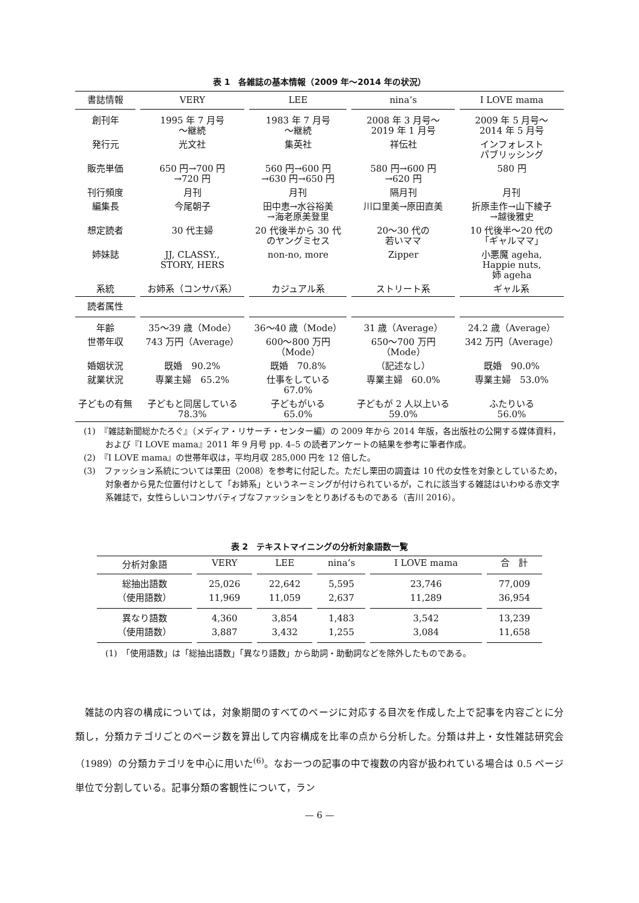表 1　各雑誌の基本情報（2009 年～2014 年の状況）
| 書誌情報 | VERY | LEE | nina’s | I LOVE mama |
| --- | --- | --- | --- | --- |
| 創刊年 | 1995 年 7 月号 ～継続 | 1983 年 7 月号 ～継続 | 2008 年 3 月号～ 2019 年 1 月号 | 2009 年 5 月号～ 2014 年 5 月号 |
| 発行元 | 光文社 | 集英社 | 祥伝社 | インフォレスト パブリッシング |
| 販売単価 | 650 円→700 円 →720 円 | 560 円→600 円 →630 円→650 円 | 580 円→600 円 →620 円 | 580 円 |
| 刊行頻度 | 月刊 | 月刊 | 隔月刊 | 月刊 |
| 編集長 | 今尾朝子 | 田中恵→水谷裕美 →海老原美登里 | 川口里美→原田直美 | 折原圭作→山下綾子 →越後雅史 |
| 想定読者 | 30 代主婦 | 20 代後半から 30 代 のヤングミセス | 20～30 代の 若いママ | 10 代後半～20 代の 「ギャルママ」 |
| 姉妹誌 | JJ, CLASSY., STORY, HERS | non-no, more | Zipper | 小悪魔 ageha, Happie nuts, 姉 ageha |
| 系統 | お姉系（コンサバ系） | カジュアル系 | ストリート系 | ギャル系 |
| 読者属性 | | | | |
| 年齢 | 35～39 歳（Mode） | 36～40 歳（Mode） | 31 歳（Average） | 24.2 歳（Average） |
| 世帯年収 | 743 万円（Average） | 600～800 万円 （Mode） | 650～700 万円 （Mode） | 342 万円（Average） |
| 婚姻状況 | 既婚 90.2% | 既婚 70.8% | （記述なし） | 既婚 90.0% |
| 就業状況 | 専業主婦 65.2% | 仕事をしている 67.0% | 専業主婦 60.0% | 専業主婦 53.0% |
| 子どもの有無 | 子どもと同居している 78.3% | 子どもがいる 65.0% | 子どもが 2 人以上いる 59.0% | ふたりいる 56.0% |
(1)　『雑誌新聞総かたろぐ』（メディア・リサーチ・センター編）の 2009 年から 2014 年版，各出版社の公開する媒体資料，および『I LOVE mama』2011 年 9 月号 pp. 4–5 の読者アンケートの結果を参考に筆者作成。
(2)　『I LOVE mama』の世帯年収は，平均月収 285,000 円を 12 倍した。
(3)　ファッション系統については栗田（2008）を参考に付記した。ただし栗田の調査は 10 代の女性を対象としているため，対象者から見た位置付けとして「お姉系」というネーミングが付けられているが，これに該当する雑誌はいわゆる赤文字系雑誌で，女性らしいコンサバティブなファッションをとりあげるものである（吉川 2016）。
表 2　テキストマイニングの分析対象語数一覧
| 分析対象語 | VERY | LEE | nina’s | I LOVE mama | 合 計 |
| 総抽出語数 | 25,026 | 22,642 | 5,595 | 23,746 | 77,009 |
| （使用語数） | 11,969 | 11,059 | 2,637 | 11,289 | 36,954 |
| 異なり語数 | 4,360 | 3,854 | 1,483 | 3,542 | 13,239 |
| （使用語数） | 3,887 | 3,432 | 1,255 | 3,084 | 11,658 |
(1)　「使用語数」は「総抽出語数」「異なり語数」から助詞・助動詞などを除外したものである。
雑誌の内容の構成については，対象期間のすべてのページに対応する目次を作成した上で記事を内容ごとに分類し，分類カテゴリごとのページ数を算出して内容構成を比率の点から分析した。分類は井上・女性雑誌研究会（1989）の分類カテゴリを中心に用いた<sup>(6)</sup>。なお一つの記事の中で複数の内容が扱われている場合は 0.5 ページ単位で分割している。記事分類の客観性について，ラン
— 6 —